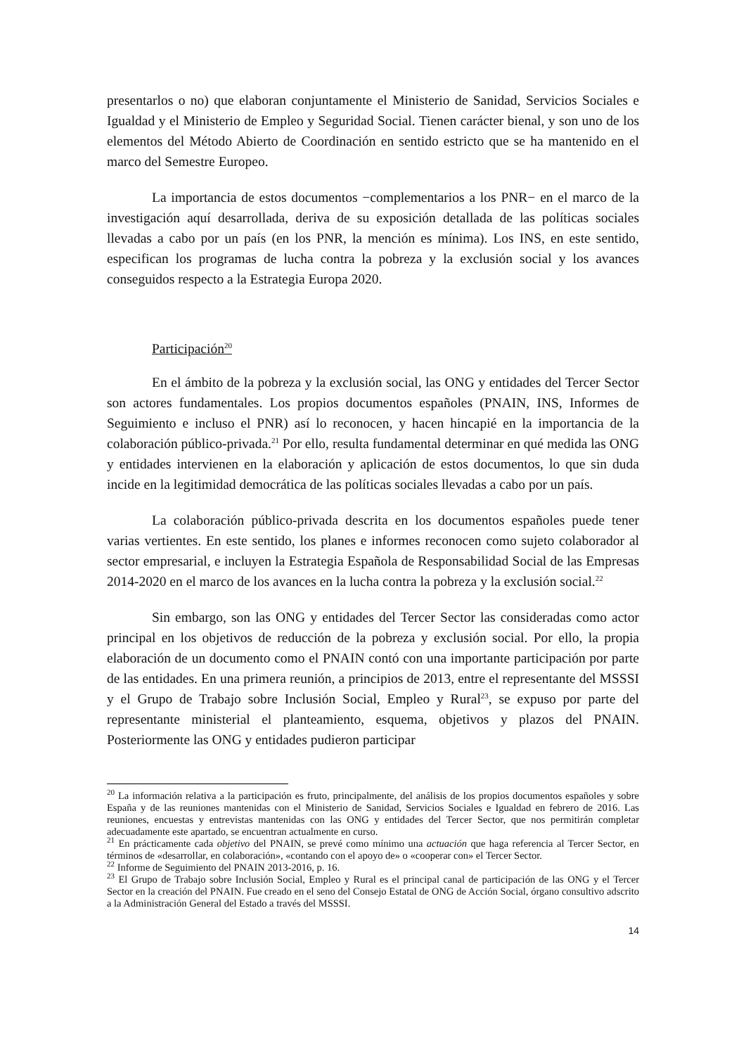presentarlos o no) que elaboran conjuntamente el Ministerio de Sanidad, Servicios Sociales e Igualdad y el Ministerio de Empleo y Seguridad Social. Tienen carácter bienal, y son uno de los elementos del Método Abierto de Coordinación en sentido estricto que se ha mantenido en el marco del Semestre Europeo.
La importancia de estos documentos −complementarios a los PNR− en el marco de la investigación aquí desarrollada, deriva de su exposición detallada de las políticas sociales llevadas a cabo por un país (en los PNR, la mención es mínima). Los INS, en este sentido, especifican los programas de lucha contra la pobreza y la exclusión social y los avances conseguidos respecto a la Estrategia Europa 2020.
Participación<sup>20</sup>
En el ámbito de la pobreza y la exclusión social, las ONG y entidades del Tercer Sector son actores fundamentales. Los propios documentos españoles (PNAIN, INS, Informes de Seguimiento e incluso el PNR) así lo reconocen, y hacen hincapié en la importancia de la colaboración público-privada.<sup>21</sup> Por ello, resulta fundamental determinar en qué medida las ONG y entidades intervienen en la elaboración y aplicación de estos documentos, lo que sin duda incide en la legitimidad democrática de las políticas sociales llevadas a cabo por un país.
La colaboración público-privada descrita en los documentos españoles puede tener varias vertientes. En este sentido, los planes e informes reconocen como sujeto colaborador al sector empresarial, e incluyen la Estrategia Española de Responsabilidad Social de las Empresas 2014-2020 en el marco de los avances en la lucha contra la pobreza y la exclusión social.<sup>22</sup>
Sin embargo, son las ONG y entidades del Tercer Sector las consideradas como actor principal en los objetivos de reducción de la pobreza y exclusión social. Por ello, la propia elaboración de un documento como el PNAIN contó con una importante participación por parte de las entidades. En una primera reunión, a principios de 2013, entre el representante del MSSSI y el Grupo de Trabajo sobre Inclusión Social, Empleo y Rural<sup>23</sup>, se expuso por parte del representante ministerial el planteamiento, esquema, objetivos y plazos del PNAIN. Posteriormente las ONG y entidades pudieron participar
<sup>20</sup> La información relativa a la participación es fruto, principalmente, del análisis de los propios documentos españoles y sobre España y de las reuniones mantenidas con el Ministerio de Sanidad, Servicios Sociales e Igualdad en febrero de 2016. Las reuniones, encuestas y entrevistas mantenidas con las ONG y entidades del Tercer Sector, que nos permitirán completar adecuadamente este apartado, se encuentran actualmente en curso.
<sup>21</sup> En prácticamente cada objetivo del PNAIN, se prevé como mínimo una actuación que haga referencia al Tercer Sector, en términos de «desarrollar, en colaboración», «contando con el apoyo de» o «cooperar con» el Tercer Sector.
<sup>22</sup> Informe de Seguimiento del PNAIN 2013-2016, p. 16.
<sup>23</sup> El Grupo de Trabajo sobre Inclusión Social, Empleo y Rural es el principal canal de participación de las ONG y el Tercer Sector en la creación del PNAIN. Fue creado en el seno del Consejo Estatal de ONG de Acción Social, órgano consultivo adscrito a la Administración General del Estado a través del MSSSI.
14